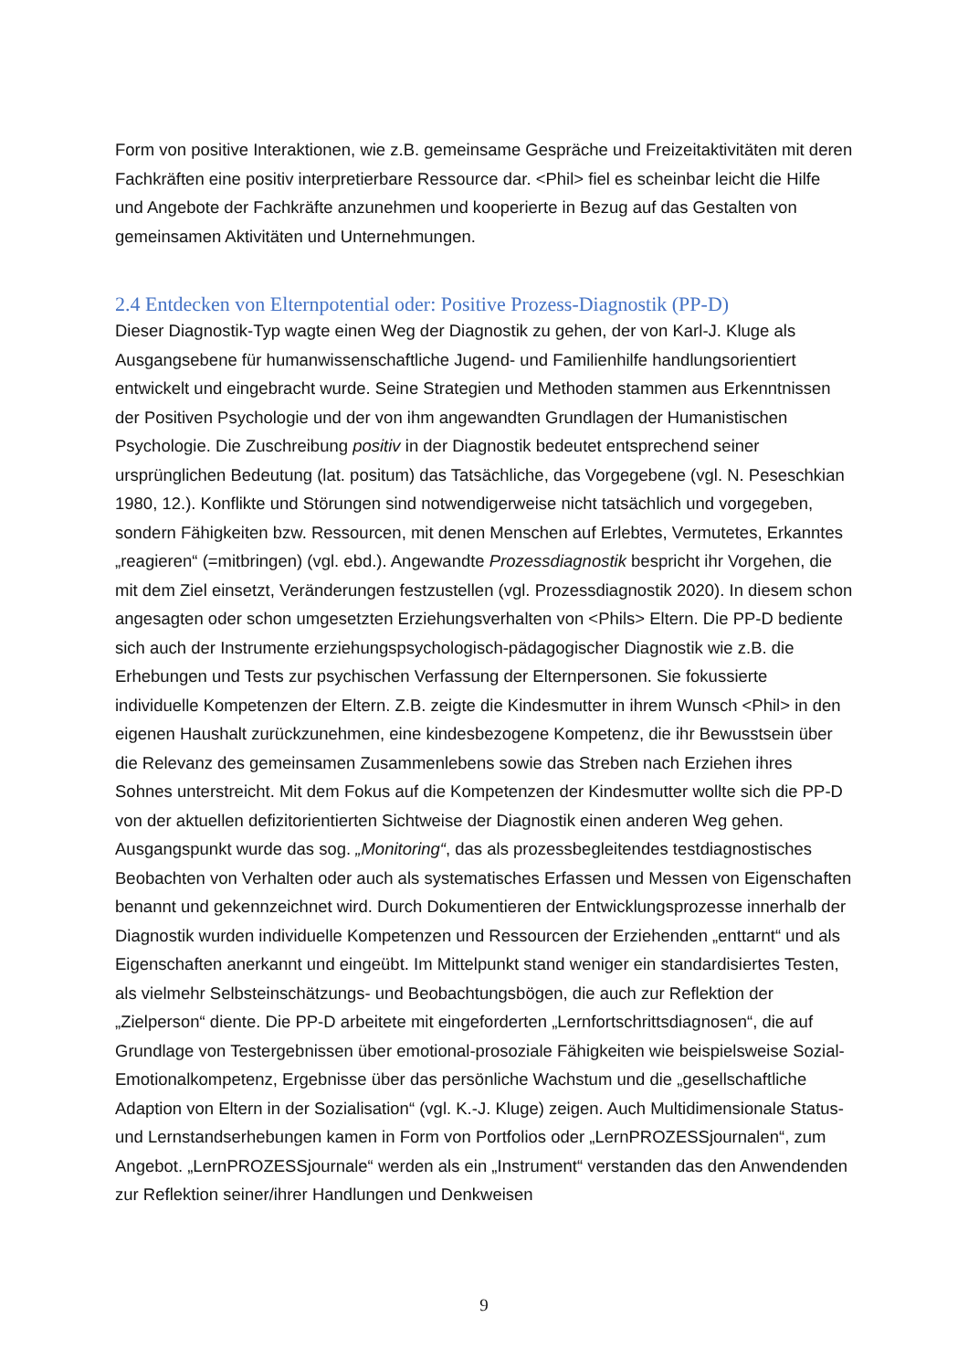Form von positive Interaktionen, wie z.B. gemeinsame Gespräche und Freizeitaktivitäten mit deren Fachkräften eine positiv interpretierbare Ressource dar. <Phil> fiel es scheinbar leicht die Hilfe und Angebote der Fachkräfte anzunehmen und kooperierte in Bezug auf das Gestalten von gemeinsamen Aktivitäten und Unternehmungen.
2.4 Entdecken von Elternpotential oder: Positive Prozess-Diagnostik (PP-D)
Dieser Diagnostik-Typ wagte einen Weg der Diagnostik zu gehen, der von Karl-J. Kluge als Ausgangsebene für humanwissenschaftliche Jugend- und Familienhilfe handlungsorientiert entwickelt und eingebracht wurde. Seine Strategien und Methoden stammen aus Erkenntnissen der Positiven Psychologie und der von ihm angewandten Grundlagen der Humanistischen Psychologie. Die Zuschreibung positiv in der Diagnostik bedeutet entsprechend seiner ursprünglichen Bedeutung (lat. positum) das Tatsächliche, das Vorgegebene (vgl. N. Peseschkian 1980, 12.). Konflikte und Störungen sind notwendigerweise nicht tatsächlich und vorgegeben, sondern Fähigkeiten bzw. Ressourcen, mit denen Menschen auf Erlebtes, Vermutetes, Erkanntes „reagieren“ (=mitbringen) (vgl. ebd.). Angewandte Prozessdiagnostik bespricht ihr Vorgehen, die mit dem Ziel einsetzt, Veränderungen festzustellen (vgl. Prozessdiagnostik 2020). In diesem schon angesagten oder schon umgesetzten Erziehungsverhalten von <Phils> Eltern. Die PP-D bediente sich auch der Instrumente erziehungspsychologisch-pädagogischer Diagnostik wie z.B. die Erhebungen und Tests zur psychischen Verfassung der Elternpersonen. Sie fokussierte individuelle Kompetenzen der Eltern. Z.B. zeigte die Kindesmutter in ihrem Wunsch <Phil> in den eigenen Haushalt zurückzunehmen, eine kindesbezogene Kompetenz, die ihr Bewusstsein über die Relevanz des gemeinsamen Zusammenlebens sowie das Streben nach Erziehen ihres Sohnes unterstreicht. Mit dem Fokus auf die Kompetenzen der Kindesmutter wollte sich die PP-D von der aktuellen defizitorientierten Sichtweise der Diagnostik einen anderen Weg gehen. Ausgangspunkt wurde das sog. „Monitoring“, das als prozessbegleitendes testdiagnostisches Beobachten von Verhalten oder auch als systematisches Erfassen und Messen von Eigenschaften benannt und gekennzeichnet wird. Durch Dokumentieren der Entwicklungsprozesse innerhalb der Diagnostik wurden individuelle Kompetenzen und Ressourcen der Erziehenden „enttarnt“ und als Eigenschaften anerkannt und eingeübt. Im Mittelpunkt stand weniger ein standardisiertes Testen, als vielmehr Selbsteinschätzungs- und Beobachtungsbögen, die auch zur Reflektion der „Zielperson“ diente. Die PP-D arbeitete mit eingeforderten „Lernfortschrittsdiagnosen“, die auf Grundlage von Testergebnissen über emotional-prosoziale Fähigkeiten wie beispielsweise Sozial-Emotionalkompetenz, Ergebnisse über das persönliche Wachstum und die „gesellschaftliche Adaption von Eltern in der Sozialisation“ (vgl. K.-J. Kluge) zeigen. Auch Multidimensionale Status- und Lernstandserhebungen kamen in Form von Portfolios oder „LernPROZESSjournalen“, zum Angebot. „LernPROZESSjournale“ werden als ein „Instrument“ verstanden das den Anwendenden zur Reflektion seiner/ihrer Handlungen und Denkweisen
9